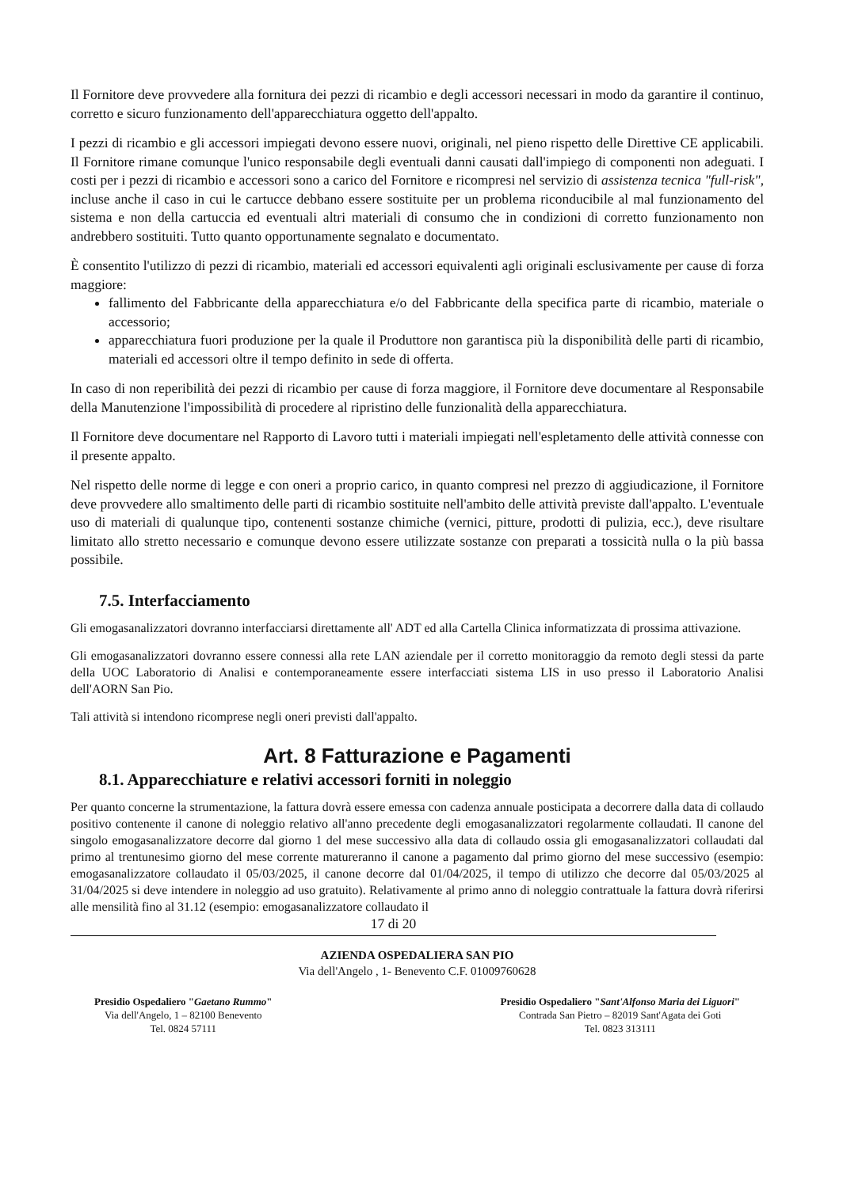Il Fornitore deve provvedere alla fornitura dei pezzi di ricambio e degli accessori necessari in modo da garantire il continuo, corretto e sicuro funzionamento dell'apparecchiatura oggetto dell'appalto.
I pezzi di ricambio e gli accessori impiegati devono essere nuovi, originali, nel pieno rispetto delle Direttive CE applicabili. Il Fornitore rimane comunque l'unico responsabile degli eventuali danni causati dall'impiego di componenti non adeguati. I costi per i pezzi di ricambio e accessori sono a carico del Fornitore e ricompresi nel servizio di assistenza tecnica "full-risk", incluse anche il caso in cui le cartucce debbano essere sostituite per un problema riconducibile al mal funzionamento del sistema e non della cartuccia ed eventuali altri materiali di consumo che in condizioni di corretto funzionamento non andrebbero sostituiti. Tutto quanto opportunamente segnalato e documentato.
È consentito l'utilizzo di pezzi di ricambio, materiali ed accessori equivalenti agli originali esclusivamente per cause di forza maggiore:
fallimento del Fabbricante della apparecchiatura e/o del Fabbricante della specifica parte di ricambio, materiale o accessorio;
apparecchiatura fuori produzione per la quale il Produttore non garantisca più la disponibilità delle parti di ricambio, materiali ed accessori oltre il tempo definito in sede di offerta.
In caso di non reperibilità dei pezzi di ricambio per cause di forza maggiore, il Fornitore deve documentare al Responsabile della Manutenzione l'impossibilità di procedere al ripristino delle funzionalità della apparecchiatura.
Il Fornitore deve documentare nel Rapporto di Lavoro tutti i materiali impiegati nell'espletamento delle attività connesse con il presente appalto.
Nel rispetto delle norme di legge e con oneri a proprio carico, in quanto compresi nel prezzo di aggiudicazione, il Fornitore deve provvedere allo smaltimento delle parti di ricambio sostituite nell'ambito delle attività previste dall'appalto. L'eventuale uso di materiali di qualunque tipo, contenenti sostanze chimiche (vernici, pitture, prodotti di pulizia, ecc.), deve risultare limitato allo stretto necessario e comunque devono essere utilizzate sostanze con preparati a tossicità nulla o la più bassa possibile.
7.5. Interfacciamento
Gli emogasanalizzatori dovranno interfacciarsi direttamente all' ADT ed alla Cartella Clinica informatizzata di prossima attivazione.
Gli emogasanalizzatori dovranno essere connessi alla rete LAN aziendale per il corretto monitoraggio da remoto degli stessi da parte della UOC Laboratorio di Analisi e contemporaneamente essere interfacciati sistema LIS in uso presso il Laboratorio Analisi dell'AORN San Pio.
Tali attività si intendono ricomprese negli oneri previsti dall'appalto.
Art. 8 Fatturazione e Pagamenti
8.1. Apparecchiature e relativi accessori forniti in noleggio
Per quanto concerne la strumentazione, la fattura dovrà essere emessa con cadenza annuale posticipata a decorrere dalla data di collaudo positivo contenente il canone di noleggio relativo all'anno precedente degli emogasanalizzatori regolarmente collaudati. Il canone del singolo emogasanalizzatore decorre dal giorno 1 del mese successivo alla data di collaudo ossia gli emogasanalizzatori collaudati dal primo al trentunesimo giorno del mese corrente matureranno il canone a pagamento dal primo giorno del mese successivo (esempio: emogasanalizzatore collaudato il 05/03/2025, il canone decorre dal 01/04/2025, il tempo di utilizzo che decorre dal 05/03/2025 al 31/04/2025 si deve intendere in noleggio ad uso gratuito). Relativamente al primo anno di noleggio contrattuale la fattura dovrà riferirsi alle mensilità fino al 31.12 (esempio: emogasanalizzatore collaudato il
17 di 20
AZIENDA OSPEDALIERA SAN PIO
Via dell'Angelo , 1- Benevento C.F. 01009760628
Presidio Ospedaliero "Gaetano Rummo"
Via dell'Angelo, 1 – 82100 Benevento
Tel. 0824 57111
Presidio Ospedaliero "Sant'Alfonso Maria dei Liguori"
Contrada San Pietro – 82019 Sant'Agata dei Goti
Tel. 0823 313111